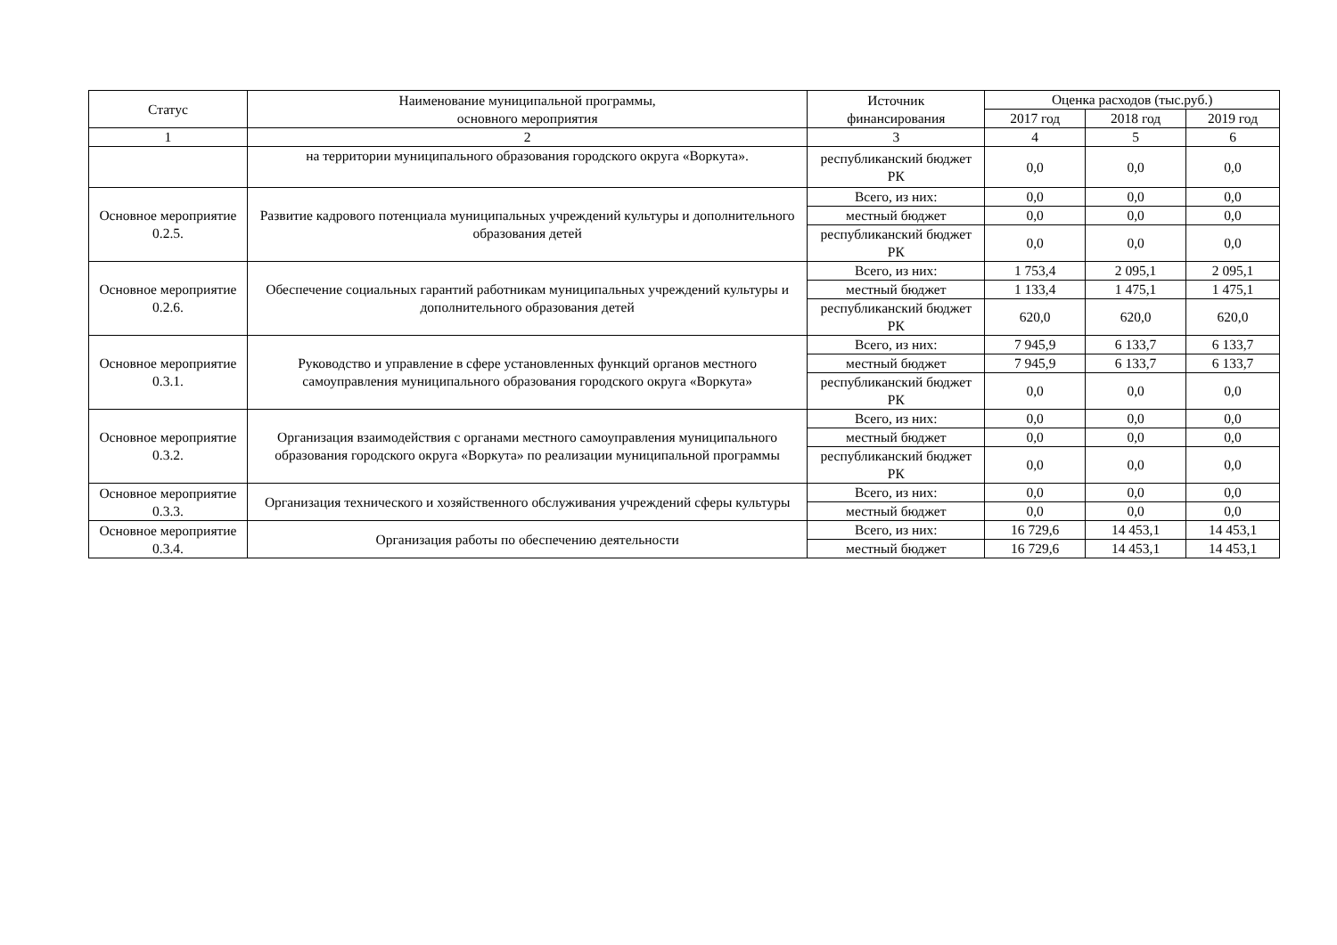| Статус | Наименование муниципальной программы, основного мероприятия | Источник финансирования | Оценка расходов (тыс.руб.) | | |
| --- | --- | --- | --- | --- | --- |
| | | | 2017 год | 2018 год | 2019 год |
| 1 | 2 | 3 | 4 | 5 | 6 |
| | на территории муниципального образования городского округа «Воркута». | республиканский бюджет РК | 0,0 | 0,0 | 0,0 |
| Основное мероприятие 0.2.5. | Развитие кадрового потенциала муниципальных учреждений культуры и дополнительного образования детей | Всего, из них: | 0,0 | 0,0 | 0,0 |
| | | местный бюджет | 0,0 | 0,0 | 0,0 |
| | | республиканский бюджет РК | 0,0 | 0,0 | 0,0 |
| Основное мероприятие 0.2.6. | Обеспечение социальных гарантий работникам муниципальных учреждений культуры и дополнительного образования детей | Всего, из них: | 1 753,4 | 2 095,1 | 2 095,1 |
| | | местный бюджет | 1 133,4 | 1 475,1 | 1 475,1 |
| | | республиканский бюджет РК | 620,0 | 620,0 | 620,0 |
| Основное мероприятие 0.3.1. | Руководство и управление в сфере установленных функций органов местного самоуправления муниципального образования городского округа «Воркута» | Всего, из них: | 7 945,9 | 6 133,7 | 6 133,7 |
| | | местный бюджет | 7 945,9 | 6 133,7 | 6 133,7 |
| | | республиканский бюджет РК | 0,0 | 0,0 | 0,0 |
| Основное мероприятие 0.3.2. | Организация взаимодействия с органами местного самоуправления муниципального образования городского округа «Воркута» по реализации муниципальной программы | Всего, из них: | 0,0 | 0,0 | 0,0 |
| | | местный бюджет | 0,0 | 0,0 | 0,0 |
| | | республиканский бюджет РК | 0,0 | 0,0 | 0,0 |
| Основное мероприятие 0.3.3. | Организация технического и хозяйственного обслуживания учреждений сферы культуры | Всего, из них: | 0,0 | 0,0 | 0,0 |
| | | местный бюджет | 0,0 | 0,0 | 0,0 |
| Основное мероприятие 0.3.4. | Организация работы по обеспечению деятельности | Всего, из них: | 16 729,6 | 14 453,1 | 14 453,1 |
| | | местный бюджет | 16 729,6 | 14 453,1 | 14 453,1 |